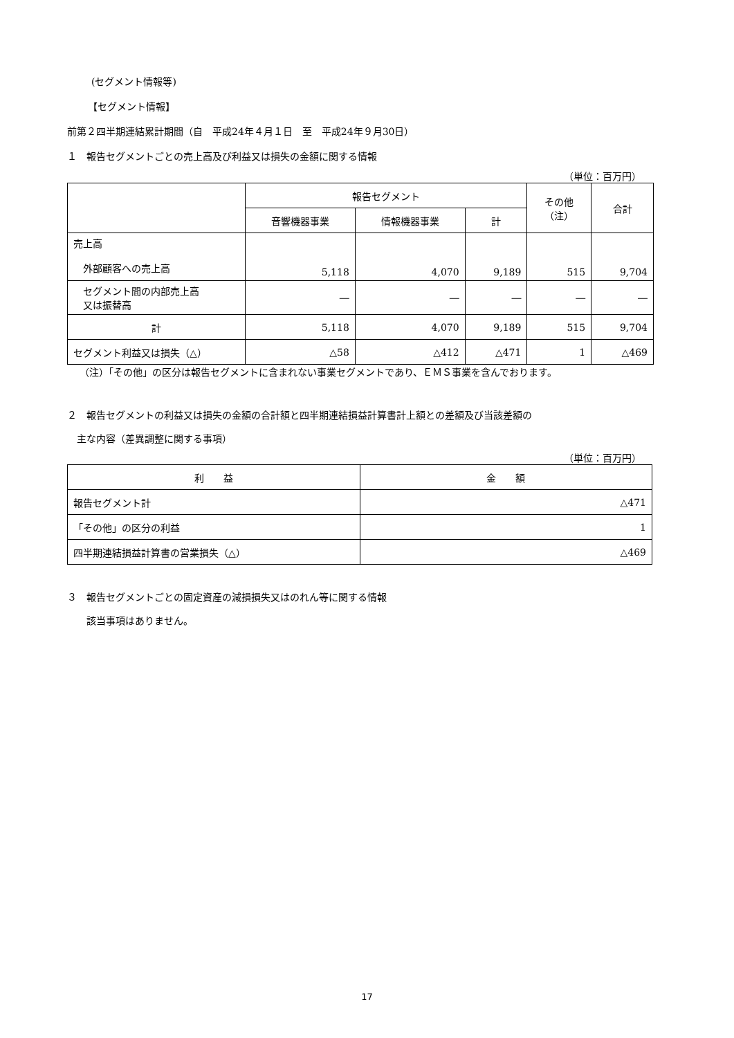(セグメント情報等)
【セグメント情報】
前第２四半期連結累計期間（自　平成24年４月１日　至　平成24年９月30日）
１　報告セグメントごとの売上高及び利益又は損失の金額に関する情報
（単位：百万円）
| | 報告セグメント | | | その他 （注） | 合計 |
| --- | --- | --- | --- | --- | --- |
| | 音響機器事業 | 情報機器事業 | 計 | | |
| 売上高 外部顧客への売上高 | 5,118 | 4,070 | 9,189 | 515 | 9,704 |
| セグメント間の内部売上高 又は振替高 | ― | ― | ― | ― | ― |
| 計 | 5,118 | 4,070 | 9,189 | 515 | 9,704 |
| セグメント利益又は損失（△） | △58 | △412 | △471 | 1 | △469 |
（注）「その他」の区分は報告セグメントに含まれない事業セグメントであり、ＥＭＳ事業を含んでおります。
２　報告セグメントの利益又は損失の金額の合計額と四半期連結損益計算書計上額との差額及び当該差額の
　主な内容（差異調整に関する事項）
（単位：百万円）
| 利 益 | 金 額 |
| --- | --- |
| 報告セグメント計 | △471 |
| 「その他」の区分の利益 | 1 |
| 四半期連結損益計算書の営業損失（△） | △469 |
３　報告セグメントごとの固定資産の減損損失又はのれん等に関する情報
　　該当事項はありません。
17